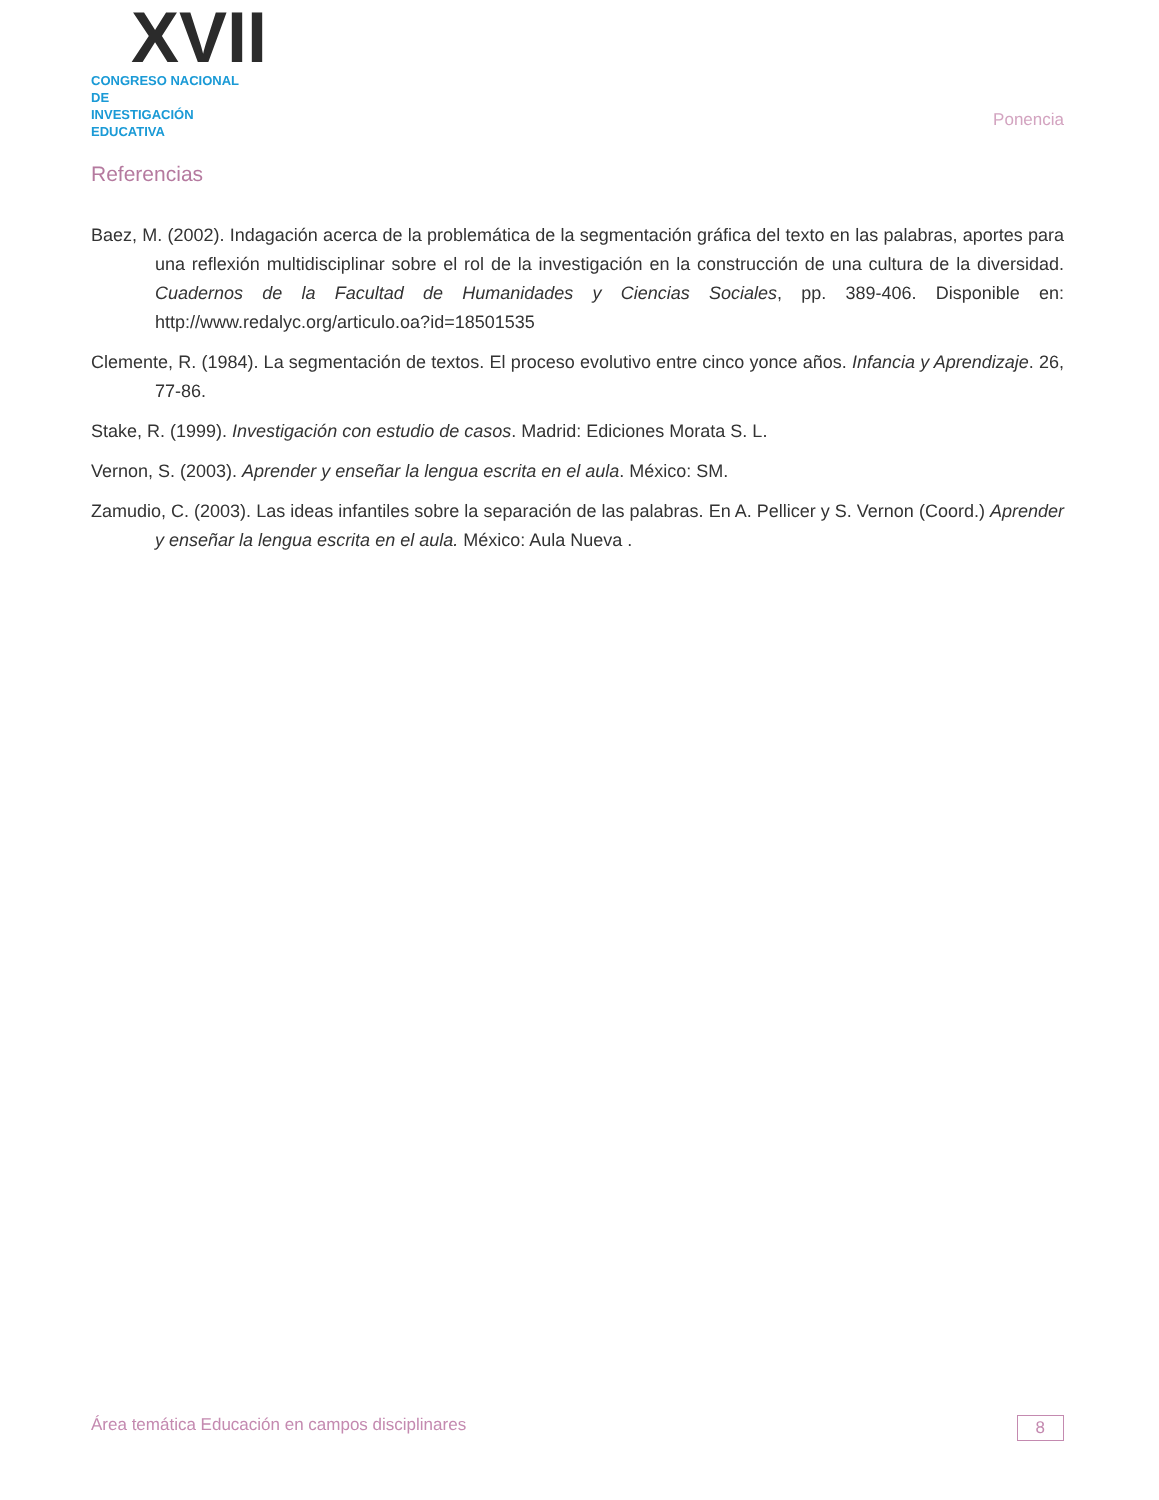XVII
CONGRESO NACIONAL DE
INVESTIGACIÓN EDUCATIVA
Ponencia
Referencias
Baez, M. (2002). Indagación acerca de la problemática de la segmentación gráfica del texto en las palabras, aportes para una reflexión multidisciplinar sobre el rol de la investigación en la construcción de una cultura de la diversidad. Cuadernos de la Facultad de Humanidades y Ciencias Sociales, pp. 389-406. Disponible en: http://www.redalyc.org/articulo.oa?id=18501535
Clemente, R. (1984). La segmentación de textos. El proceso evolutivo entre cinco yonce años. Infancia y Aprendizaje. 26, 77-86.
Stake, R. (1999). Investigación con estudio de casos. Madrid: Ediciones Morata S. L.
Vernon, S. (2003). Aprender y enseñar la lengua escrita en el aula. México: SM.
Zamudio, C. (2003). Las ideas infantiles sobre la separación de las palabras. En A. Pellicer y S. Vernon (Coord.) Aprender y enseñar la lengua escrita en el aula. México: Aula Nueva .
Área temática Educación en campos disciplinares 8